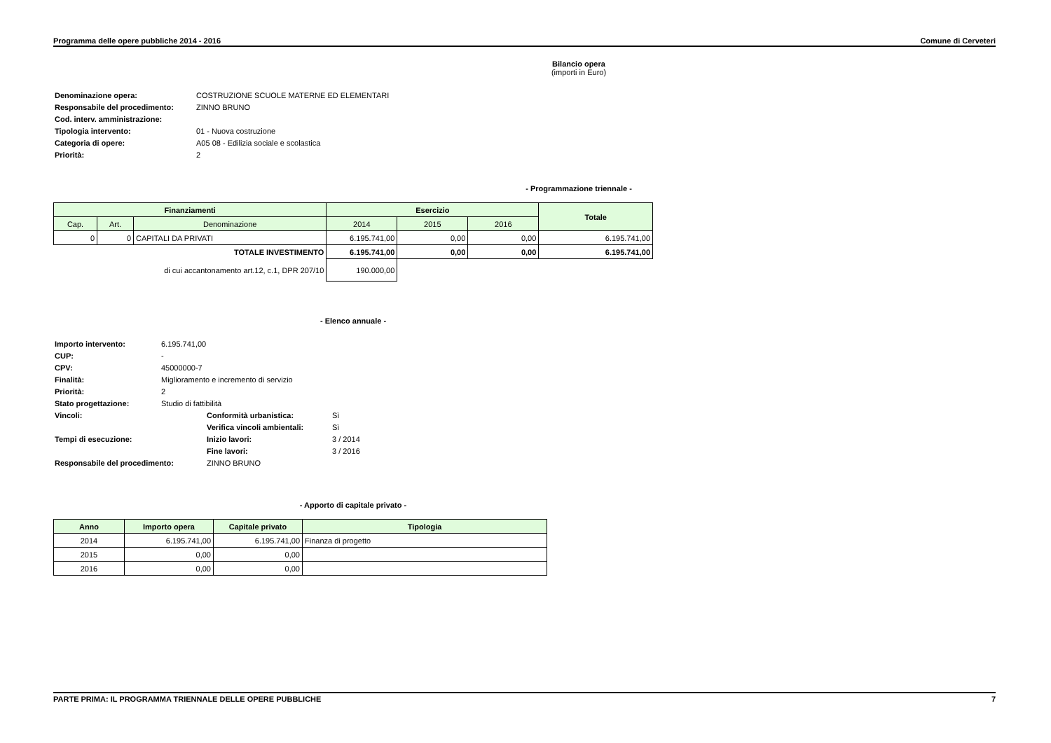Programma delle opere pubbliche 2014 - 2016 Comune di Cerveteri
Bilancio opera
(importi in Euro)
| Denominazione opera: | COSTRUZIONE SCUOLE MATERNE ED ELEMENTARI |
| Responsabile del procedimento: | ZINNO BRUNO |
| Cod. interv. amministrazione: | |
| Tipologia intervento: | 01 - Nuova costruzione |
| Categoria di opere: | A05 08 - Edilizia sociale e scolastica |
| Priorità: | 2 |
- Programmazione triennale -
| Finanziamenti | | | Esercizio | | | Totale |
| --- | --- | --- | --- | --- | --- | --- |
| Cap. | Art. | Denominazione | 2014 | 2015 | 2016 | |
| 0 | 0 | CAPITALI DA PRIVATI | 6.195.741,00 | 0,00 | 0,00 | 6.195.741,00 |
| TOTALE INVESTIMENTO | | | 6.195.741,00 | 0,00 | 0,00 | 6.195.741,00 |
| di cui accantonamento art.12, c.1, DPR 207/10 | | | 190.000,00 | | | |
- Elenco annuale -
| Importo intervento: | 6.195.741,00 | | |
| CUP: | - | | |
| CPV: | 45000000-7 | | |
| Finalità: | Miglioramento e incremento di servizio | | |
| Priorità: | 2 | | |
| Stato progettazione: | Studio di fattibilità | | |
| Vincoli: | | Conformità urbanistica: | Sì |
| | | Verifica vincoli ambientali: | Sì |
| Tempi di esecuzione: | | Inizio lavori: | 3 / 2014 |
| | | Fine lavori: | 3 / 2016 |
| Responsabile del procedimento: | | ZINNO BRUNO | |
- Apporto di capitale privato -
| Anno | Importo opera | Capitale privato | Tipologia |
| --- | --- | --- | --- |
| 2014 | 6.195.741,00 | 6.195.741,00 | Finanza di progetto |
| 2015 | 0,00 | 0,00 | |
| 2016 | 0,00 | 0,00 | |
PARTE PRIMA: IL PROGRAMMA TRIENNALE DELLE OPERE PUBBLICHE 7